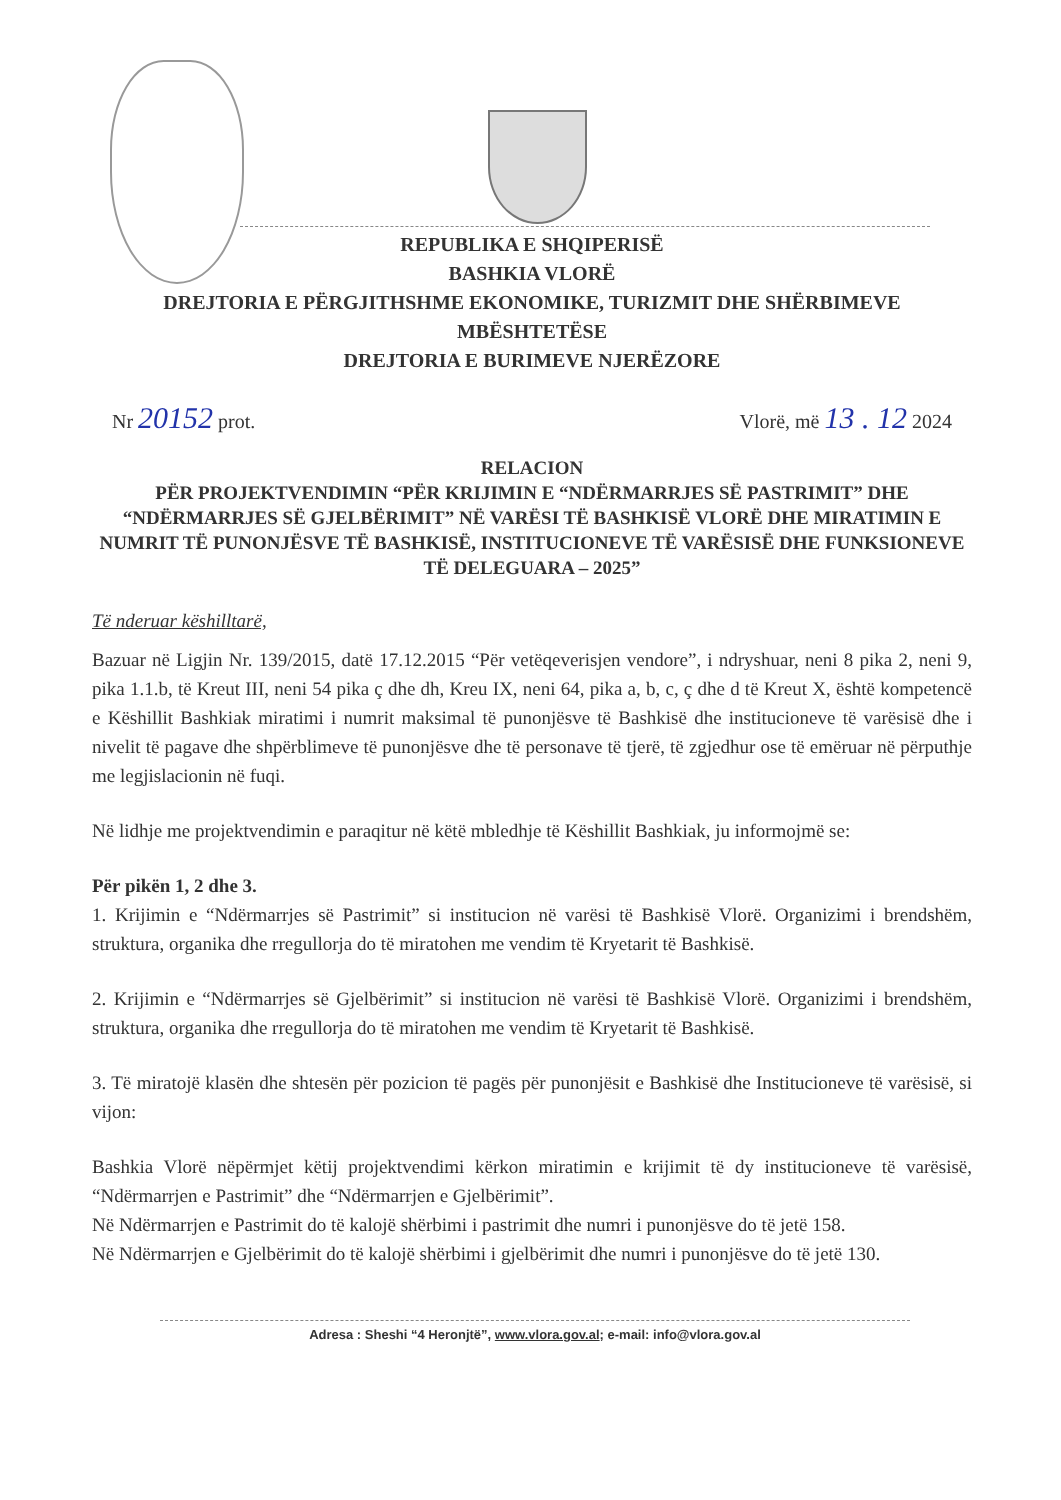REPUBLIKA E SHQIPERISË
BASHKIA VLORË
DREJTORIA E PËRGJITHSHME EKONOMIKE, TURIZMIT DHE SHËRBIMEVE MBËSHTETËSE
DREJTORIA E BURIMEVE NJERËZORE
Nr 20152 prot. Vlorë, më 13 . 12 2024
RELACION
PËR PROJEKTVENDIMIN “PËR KRIJIMIN E “NDËRMARRJES SË PASTRIMIT” DHE “NDËRMARRJES SË GJELBËRIMIT” NË VARËSI TË BASHKISË VLORË DHE MIRATIMIN E NUMRIT TË PUNONJËSVE TË BASHKISË, INSTITUCIONEVE TË VARËSISË DHE FUNKSIONEVE TË DELEGUARA – 2025”
Të nderuar këshilltarë,
Bazuar në Ligjin Nr. 139/2015, datë 17.12.2015 “Për vetëqeverisjen vendore”, i ndryshuar, neni 8 pika 2, neni 9, pika 1.1.b, të Kreut III, neni 54 pika ç dhe dh, Kreu IX, neni 64, pika a, b, c, ç dhe d të Kreut X, është kompetencë e Këshillit Bashkiak miratimi i numrit maksimal të punonjësve të Bashkisë dhe institucioneve të varësisë dhe i nivelit të pagave dhe shpërblimeve të punonjësve dhe të personave të tjerë, të zgjedhur ose të emëruar në përputhje me legjislacionin në fuqi.
Në lidhje me projektvendimin e paraqitur në këtë mbledhje të Këshillit Bashkiak, ju informojmë se:
Për pikën 1, 2 dhe 3.
1. Krijimin e “Ndërmarrjes së Pastrimit” si institucion në varësi të Bashkisë Vlorë. Organizimi i brendshëm, struktura, organika dhe rregullorja do të miratohen me vendim të Kryetarit të Bashkisë.
2. Krijimin e “Ndërmarrjes së Gjelbërimit” si institucion në varësi të Bashkisë Vlorë. Organizimi i brendshëm, struktura, organika dhe rregullorja do të miratohen me vendim të Kryetarit të Bashkisë.
3. Të miratojë klasën dhe shtesën për pozicion të pagës për punonjësit e Bashkisë dhe Institucioneve të varësisë, si vijon:
Bashkia Vlorë nëpërmjet këtij projektvendimi kërkon miratimin e krijimit të dy institucioneve të varësisë, “Ndërmarrjen e Pastrimit” dhe “Ndërmarrjen e Gjelbërimit”.
Në Ndërmarrjen e Pastrimit do të kalojë shërbimi i pastrimit dhe numri i punonjësve do të jetë 158.
Në Ndërmarrjen e Gjelbërimit do të kalojë shërbimi i gjelbërimit dhe numri i punonjësve do të jetë 130.
Adresa : Sheshi “4 Heronjtë”, www.vlora.gov.al; e-mail: info@vlora.gov.al